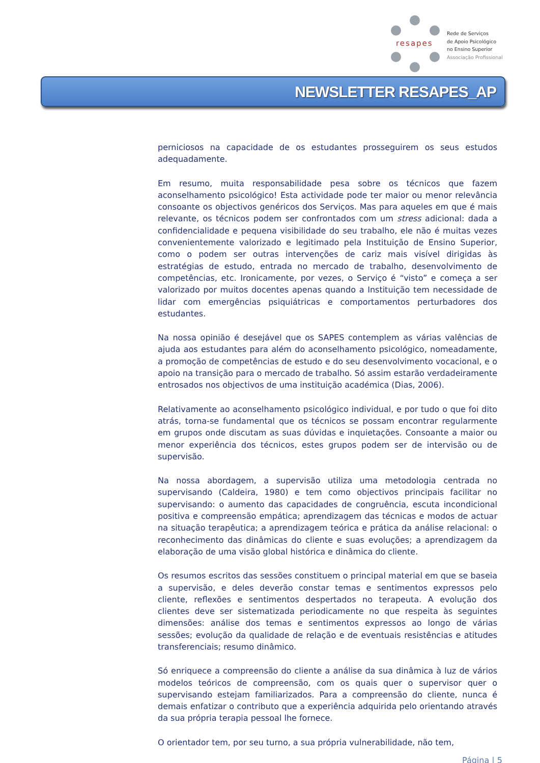resapes
Rede de Serviços
de Apoio Psicológico
no Ensino Superior
Associação Profissional
NEWSLETTER RESAPES_AP
perniciosos na capacidade de os estudantes prosseguirem os seus estudos adequadamente.
Em resumo, muita responsabilidade pesa sobre os técnicos que fazem aconselhamento psicológico! Esta actividade pode ter maior ou menor relevância consoante os objectivos genéricos dos Serviços. Mas para aqueles em que é mais relevante, os técnicos podem ser confrontados com um stress adicional: dada a confidencialidade e pequena visibilidade do seu trabalho, ele não é muitas vezes convenientemente valorizado e legitimado pela Instituição de Ensino Superior, como o podem ser outras intervenções de cariz mais visível dirigidas às estratégias de estudo, entrada no mercado de trabalho, desenvolvimento de competências, etc. Ironicamente, por vezes, o Serviço é “visto” e começa a ser valorizado por muitos docentes apenas quando a Instituição tem necessidade de lidar com emergências psiquiátricas e comportamentos perturbadores dos estudantes.
Na nossa opinião é desejável que os SAPES contemplem as várias valências de ajuda aos estudantes para além do aconselhamento psicológico, nomeadamente, a promoção de competências de estudo e do seu desenvolvimento vocacional, e o apoio na transição para o mercado de trabalho. Só assim estarão verdadeiramente entrosados nos objectivos de uma instituição académica (Dias, 2006).
Relativamente ao aconselhamento psicológico individual, e por tudo o que foi dito atrás, torna-se fundamental que os técnicos se possam encontrar regularmente em grupos onde discutam as suas dúvidas e inquietações. Consoante a maior ou menor experiência dos técnicos, estes grupos podem ser de intervisão ou de supervisão.
Na nossa abordagem, a supervisão utiliza uma metodologia centrada no supervisando (Caldeira, 1980) e tem como objectivos principais facilitar no supervisando: o aumento das capacidades de congruência, escuta incondicional positiva e compreensão empática; aprendizagem das técnicas e modos de actuar na situação terapêutica; a aprendizagem teórica e prática da análise relacional: o reconhecimento das dinâmicas do cliente e suas evoluções; a aprendizagem da elaboração de uma visão global histórica e dinâmica do cliente.
Os resumos escritos das sessões constituem o principal material em que se baseia a supervisão, e deles deverão constar temas e sentimentos expressos pelo cliente, reflexões e sentimentos despertados no terapeuta. A evolução dos clientes deve ser sistematizada periodicamente no que respeita às seguintes dimensões: análise dos temas e sentimentos expressos ao longo de várias sessões; evolução da qualidade de relação e de eventuais resistências e atitudes transferenciais; resumo dinâmico.
Só enriquece a compreensão do cliente a análise da sua dinâmica à luz de vários modelos teóricos de compreensão, com os quais quer o supervisor quer o supervisando estejam familiarizados. Para a compreensão do cliente, nunca é demais enfatizar o contributo que a experiência adquirida pelo orientando através da sua própria terapia pessoal lhe fornece.
O orientador tem, por seu turno, a sua própria vulnerabilidade, não tem,
Página | 5